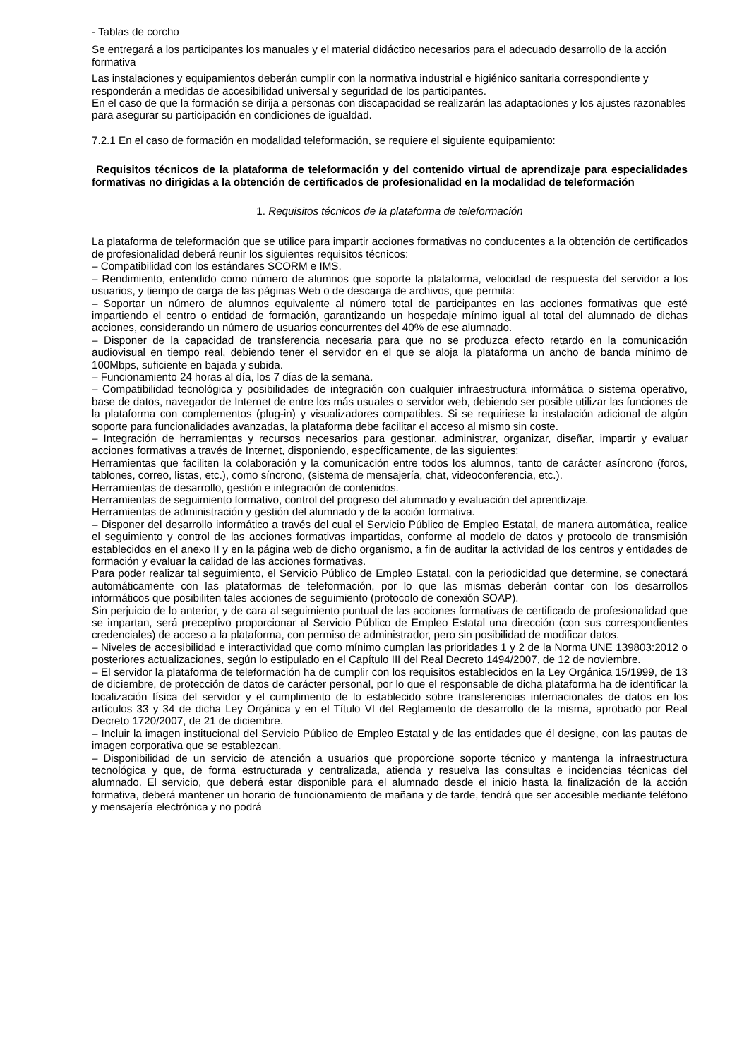- Tablas de corcho
Se entregará a los participantes los manuales y el material didáctico necesarios para el adecuado desarrollo de la acción formativa
Las instalaciones y equipamientos deberán cumplir con la normativa industrial e higiénico sanitaria correspondiente y responderán a medidas de accesibilidad universal y seguridad de los participantes.
En el caso de que la formación se dirija a personas con discapacidad se realizarán las adaptaciones y los ajustes razonables para asegurar su participación en condiciones de igualdad.
7.2.1 En el caso de formación en modalidad teleformación, se requiere el siguiente equipamiento:
Requisitos técnicos de la plataforma de teleformación y del contenido virtual de aprendizaje para especialidades formativas no dirigidas a la obtención de certificados de profesionalidad en la modalidad de teleformación
1. Requisitos técnicos de la plataforma de teleformación
La plataforma de teleformación que se utilice para impartir acciones formativas no conducentes a la obtención de certificados de profesionalidad deberá reunir los siguientes requisitos técnicos:
– Compatibilidad con los estándares SCORM e IMS.
– Rendimiento, entendido como número de alumnos que soporte la plataforma, velocidad de respuesta del servidor a los usuarios, y tiempo de carga de las páginas Web o de descarga de archivos, que permita:
– Soportar un número de alumnos equivalente al número total de participantes en las acciones formativas que esté impartiendo el centro o entidad de formación, garantizando un hospedaje mínimo igual al total del alumnado de dichas acciones, considerando un número de usuarios concurrentes del 40% de ese alumnado.
– Disponer de la capacidad de transferencia necesaria para que no se produzca efecto retardo en la comunicación audiovisual en tiempo real, debiendo tener el servidor en el que se aloja la plataforma un ancho de banda mínimo de 100Mbps, suficiente en bajada y subida.
– Funcionamiento 24 horas al día, los 7 días de la semana.
– Compatibilidad tecnológica y posibilidades de integración con cualquier infraestructura informática o sistema operativo, base de datos, navegador de Internet de entre los más usuales o servidor web, debiendo ser posible utilizar las funciones de la plataforma con complementos (plug-in) y visualizadores compatibles. Si se requiriese la instalación adicional de algún soporte para funcionalidades avanzadas, la plataforma debe facilitar el acceso al mismo sin coste.
– Integración de herramientas y recursos necesarios para gestionar, administrar, organizar, diseñar, impartir y evaluar acciones formativas a través de Internet, disponiendo, específicamente, de las siguientes:
Herramientas que faciliten la colaboración y la comunicación entre todos los alumnos, tanto de carácter asíncrono (foros, tablones, correo, listas, etc.), como síncrono, (sistema de mensajería, chat, videoconferencia, etc.).
Herramientas de desarrollo, gestión e integración de contenidos.
Herramientas de seguimiento formativo, control del progreso del alumnado y evaluación del aprendizaje.
Herramientas de administración y gestión del alumnado y de la acción formativa.
– Disponer del desarrollo informático a través del cual el Servicio Público de Empleo Estatal, de manera automática, realice el seguimiento y control de las acciones formativas impartidas, conforme al modelo de datos y protocolo de transmisión establecidos en el anexo II y en la página web de dicho organismo, a fin de auditar la actividad de los centros y entidades de formación y evaluar la calidad de las acciones formativas.
Para poder realizar tal seguimiento, el Servicio Público de Empleo Estatal, con la periodicidad que determine, se conectará automáticamente con las plataformas de teleformación, por lo que las mismas deberán contar con los desarrollos informáticos que posibiliten tales acciones de seguimiento (protocolo de conexión SOAP).
Sin perjuicio de lo anterior, y de cara al seguimiento puntual de las acciones formativas de certificado de profesionalidad que se impartan, será preceptivo proporcionar al Servicio Público de Empleo Estatal una dirección (con sus correspondientes credenciales) de acceso a la plataforma, con permiso de administrador, pero sin posibilidad de modificar datos.
– Niveles de accesibilidad e interactividad que como mínimo cumplan las prioridades 1 y 2 de la Norma UNE 139803:2012 o posteriores actualizaciones, según lo estipulado en el Capítulo III del Real Decreto 1494/2007, de 12 de noviembre.
– El servidor la plataforma de teleformación ha de cumplir con los requisitos establecidos en la Ley Orgánica 15/1999, de 13 de diciembre, de protección de datos de carácter personal, por lo que el responsable de dicha plataforma ha de identificar la localización física del servidor y el cumplimento de lo establecido sobre transferencias internacionales de datos en los artículos 33 y 34 de dicha Ley Orgánica y en el Título VI del Reglamento de desarrollo de la misma, aprobado por Real Decreto 1720/2007, de 21 de diciembre.
– Incluir la imagen institucional del Servicio Público de Empleo Estatal y de las entidades que él designe, con las pautas de imagen corporativa que se establezcan.
– Disponibilidad de un servicio de atención a usuarios que proporcione soporte técnico y mantenga la infraestructura tecnológica y que, de forma estructurada y centralizada, atienda y resuelva las consultas e incidencias técnicas del alumnado. El servicio, que deberá estar disponible para el alumnado desde el inicio hasta la finalización de la acción formativa, deberá mantener un horario de funcionamiento de mañana y de tarde, tendrá que ser accesible mediante teléfono y mensajería electrónica y no podrá